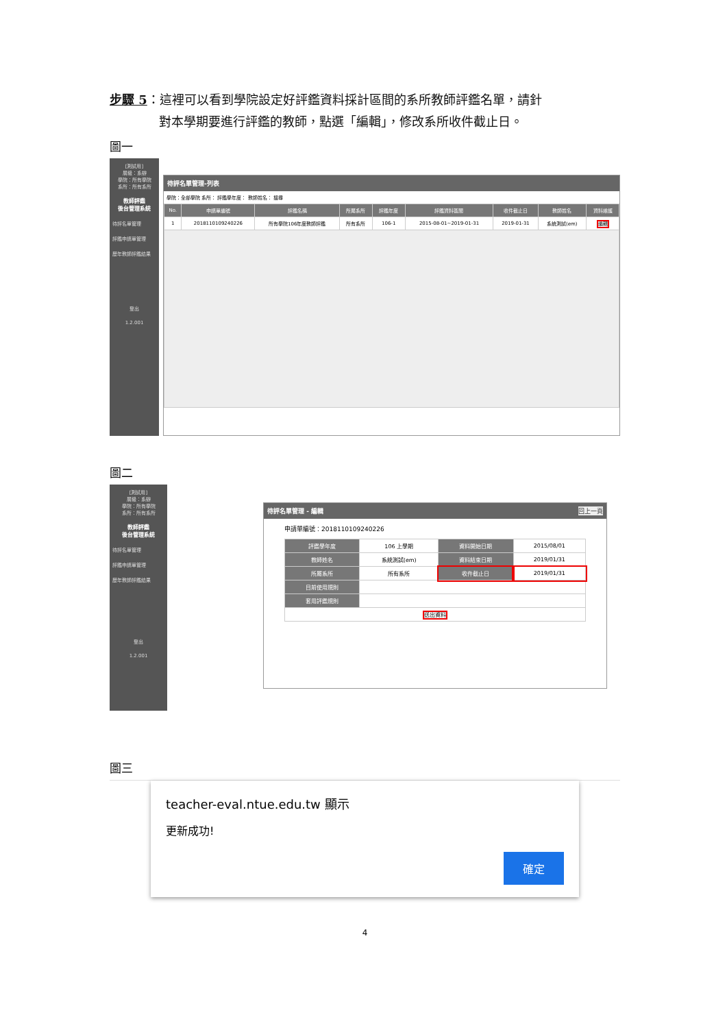步驟 5：這裡可以看到學院設定好評鑑資料採計區間的系所教師評鑑名單，請針
    對本學期要進行評鑑的教師，點選「編輯」，修改系所收件截止日。
圖一
[測試用]
層級：系辦
學院：所有學院
系所：所有系所
教師評鑑
後台管理系統
待評名單管理
評鑑申請單管理
歷年教師評鑑結果
登出
1.2.001
待評名單管理-列表
學院：全部學院 系所： 評鑑學年度： 教師姓名： 搜尋
| No. | 申請單編號 | 評鑑名稱 | 所屬系所 | 評鑑年度 | 評鑑資料區間 | 收件截止日 | 教師姓名 | 資料維護 |
| --- | --- | --- | --- | --- | --- | --- | --- | --- |
| 1 | 2018110109240226 | 所有學院106年度教師評鑑 | 所有系所 | 106-1 | 2015-08-01~2019-01-31 | 2019-01-31 | 系統測試(em) | 編輯 |
圖二
[測試用]
層級：系辦
學院：所有學院
系所：所有系所
教師評鑑
後台管理系統
待評名單管理
評鑑申請單管理
歷年教師評鑑結果
登出
1.2.001
待評名單管理 - 編輯 回上一頁
申請單編號：2018110109240226
| 評鑑學年度 | 106 上學期 | 資料開始日期 | 2015/08/01 |
| 教師姓名 | 系統測試(em) | 資料結束日期 | 2019/01/31 |
| 所屬系所 | 所有系所 | 收件截止日 | 2019/01/31 |
| 目前使用規則 | | | |
| 套用評鑑規則 | | | |
| 送出資料 | | | |
圖三
teacher-eval.ntue.edu.tw 顯示
更新成功!
確定
4